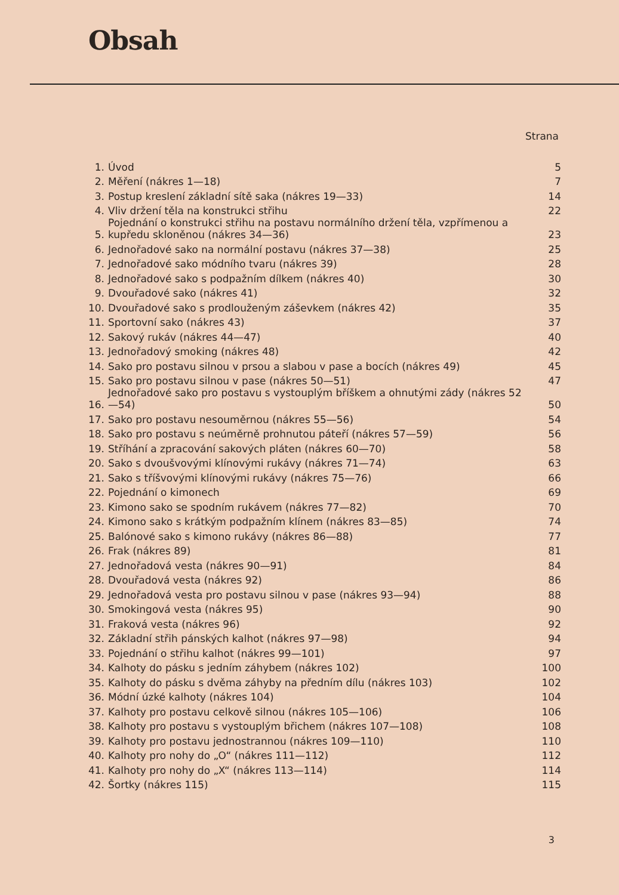Obsah
Strana
| 1. | Úvod | 5 |
| 2. | Měření (nákres 1—18) | 7 |
| 3. | Postup kreslení základní sítě saka (nákres 19—33) | 14 |
| 4. | Vliv držení těla na konstrukci střihu | 22 |
| 5. | Pojednání o konstrukci střihu na postavu normálního držení těla, vzpřímenou a kupředu skloněnou (nákres 34—36) | 23 |
| 6. | Jednořadové sako na normální postavu (nákres 37—38) | 25 |
| 7. | Jednořadové sako módního tvaru (nákres 39) | 28 |
| 8. | Jednořadové sako s podpažním dílkem (nákres 40) | 30 |
| 9. | Dvouřadové sako (nákres 41) | 32 |
| 10. | Dvouřadové sako s prodlouženým záševkem (nákres 42) | 35 |
| 11. | Sportovní sako (nákres 43) | 37 |
| 12. | Sakový rukáv (nákres 44—47) | 40 |
| 13. | Jednořadový smoking (nákres 48) | 42 |
| 14. | Sako pro postavu silnou v prsou a slabou v pase a bocích (nákres 49) | 45 |
| 15. | Sako pro postavu silnou v pase (nákres 50—51) | 47 |
| 16. | Jednořadové sako pro postavu s vystouplým bříškem a ohnutými zády (nákres 52—54) | 50 |
| 17. | Sako pro postavu nesouměrnou (nákres 55—56) | 54 |
| 18. | Sako pro postavu s neúměrně prohnutou páteří (nákres 57—59) | 56 |
| 19. | Stříhání a zpracování sakových pláten (nákres 60—70) | 58 |
| 20. | Sako s dvoušvovými klínovými rukávy (nákres 71—74) | 63 |
| 21. | Sako s tříšvovými klínovými rukávy (nákres 75—76) | 66 |
| 22. | Pojednání o kimonech | 69 |
| 23. | Kimono sako se spodním rukávem (nákres 77—82) | 70 |
| 24. | Kimono sako s krátkým podpažním klínem (nákres 83—85) | 74 |
| 25. | Balónové sako s kimono rukávy (nákres 86—88) | 77 |
| 26. | Frak (nákres 89) | 81 |
| 27. | Jednořadová vesta (nákres 90—91) | 84 |
| 28. | Dvouřadová vesta (nákres 92) | 86 |
| 29. | Jednořadová vesta pro postavu silnou v pase (nákres 93—94) | 88 |
| 30. | Smokingová vesta (nákres 95) | 90 |
| 31. | Fraková vesta (nákres 96) | 92 |
| 32. | Základní střih pánských kalhot (nákres 97—98) | 94 |
| 33. | Pojednání o střihu kalhot (nákres 99—101) | 97 |
| 34. | Kalhoty do pásku s jedním záhybem (nákres 102) | 100 |
| 35. | Kalhoty do pásku s dvěma záhyby na předním dílu (nákres 103) | 102 |
| 36. | Módní úzké kalhoty (nákres 104) | 104 |
| 37. | Kalhoty pro postavu celkově silnou (nákres 105—106) | 106 |
| 38. | Kalhoty pro postavu s vystouplým břichem (nákres 107—108) | 108 |
| 39. | Kalhoty pro postavu jednostrannou (nákres 109—110) | 110 |
| 40. | Kalhoty pro nohy do „O“ (nákres 111—112) | 112 |
| 41. | Kalhoty pro nohy do „X“ (nákres 113—114) | 114 |
| 42. | Šortky (nákres 115) | 115 |
3